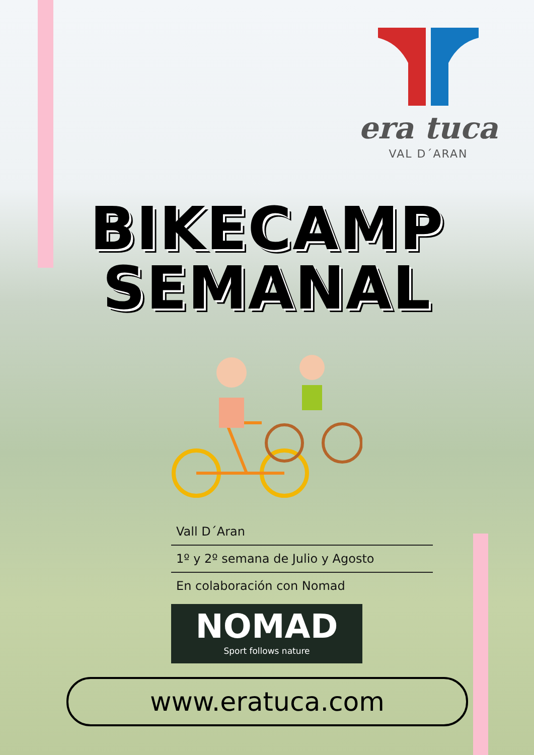era tuca
VAL D´ARAN
BIKECAMP
SEMANAL
Vall D´Aran
1º y 2º semana de Julio y Agosto
En colaboración con Nomad
NOMAD
Sport follows nature
www.eratuca.com